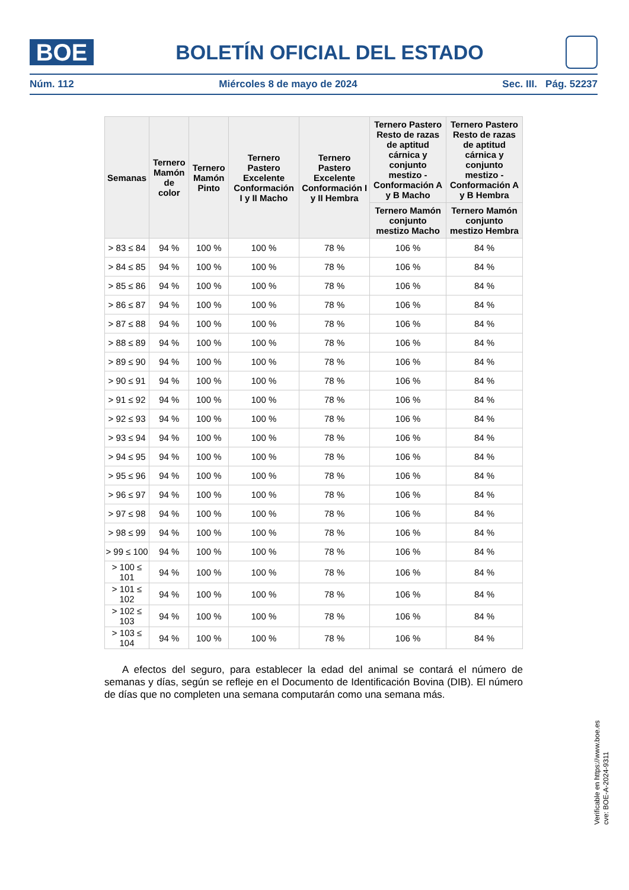BOE
BOLETÍN OFICIAL DEL ESTADO
Núm. 112 Miércoles 8 de mayo de 2024 Sec. III. Pág. 52237
| Semanas | Ternero Mamón de color | Ternero Mamón Pinto | Ternero Pastero Excelente Conformación I y II Macho | Ternero Pastero Excelente Conformación I y II Hembra | Ternero Pastero Resto de razas de aptitud cárnica y conjunto mestizo - Conformación A y B Macho | Ternero Pastero Resto de razas de aptitud cárnica y conjunto mestizo - Conformación A y B Hembra |
| --- | --- | --- | --- | --- | --- | --- |
| | | | | | Ternero Mamón conjunto mestizo Macho | Ternero Mamón conjunto mestizo Hembra |
| > 83 ≤ 84 | 94 % | 100 % | 100 % | 78 % | 106 % | 84 % |
| > 84 ≤ 85 | 94 % | 100 % | 100 % | 78 % | 106 % | 84 % |
| > 85 ≤ 86 | 94 % | 100 % | 100 % | 78 % | 106 % | 84 % |
| > 86 ≤ 87 | 94 % | 100 % | 100 % | 78 % | 106 % | 84 % |
| > 87 ≤ 88 | 94 % | 100 % | 100 % | 78 % | 106 % | 84 % |
| > 88 ≤ 89 | 94 % | 100 % | 100 % | 78 % | 106 % | 84 % |
| > 89 ≤ 90 | 94 % | 100 % | 100 % | 78 % | 106 % | 84 % |
| > 90 ≤ 91 | 94 % | 100 % | 100 % | 78 % | 106 % | 84 % |
| > 91 ≤ 92 | 94 % | 100 % | 100 % | 78 % | 106 % | 84 % |
| > 92 ≤ 93 | 94 % | 100 % | 100 % | 78 % | 106 % | 84 % |
| > 93 ≤ 94 | 94 % | 100 % | 100 % | 78 % | 106 % | 84 % |
| > 94 ≤ 95 | 94 % | 100 % | 100 % | 78 % | 106 % | 84 % |
| > 95 ≤ 96 | 94 % | 100 % | 100 % | 78 % | 106 % | 84 % |
| > 96 ≤ 97 | 94 % | 100 % | 100 % | 78 % | 106 % | 84 % |
| > 97 ≤ 98 | 94 % | 100 % | 100 % | 78 % | 106 % | 84 % |
| > 98 ≤ 99 | 94 % | 100 % | 100 % | 78 % | 106 % | 84 % |
| > 99 ≤ 100 | 94 % | 100 % | 100 % | 78 % | 106 % | 84 % |
| > 100 ≤ 101 | 94 % | 100 % | 100 % | 78 % | 106 % | 84 % |
| > 101 ≤ 102 | 94 % | 100 % | 100 % | 78 % | 106 % | 84 % |
| > 102 ≤ 103 | 94 % | 100 % | 100 % | 78 % | 106 % | 84 % |
| > 103 ≤ 104 | 94 % | 100 % | 100 % | 78 % | 106 % | 84 % |
A efectos del seguro, para establecer la edad del animal se contará el número de semanas y días, según se refleje en el Documento de Identificación Bovina (DIB). El número de días que no completen una semana computarán como una semana más.
Verificable en https://www.boe.es
cve: BOE-A-2024-9311